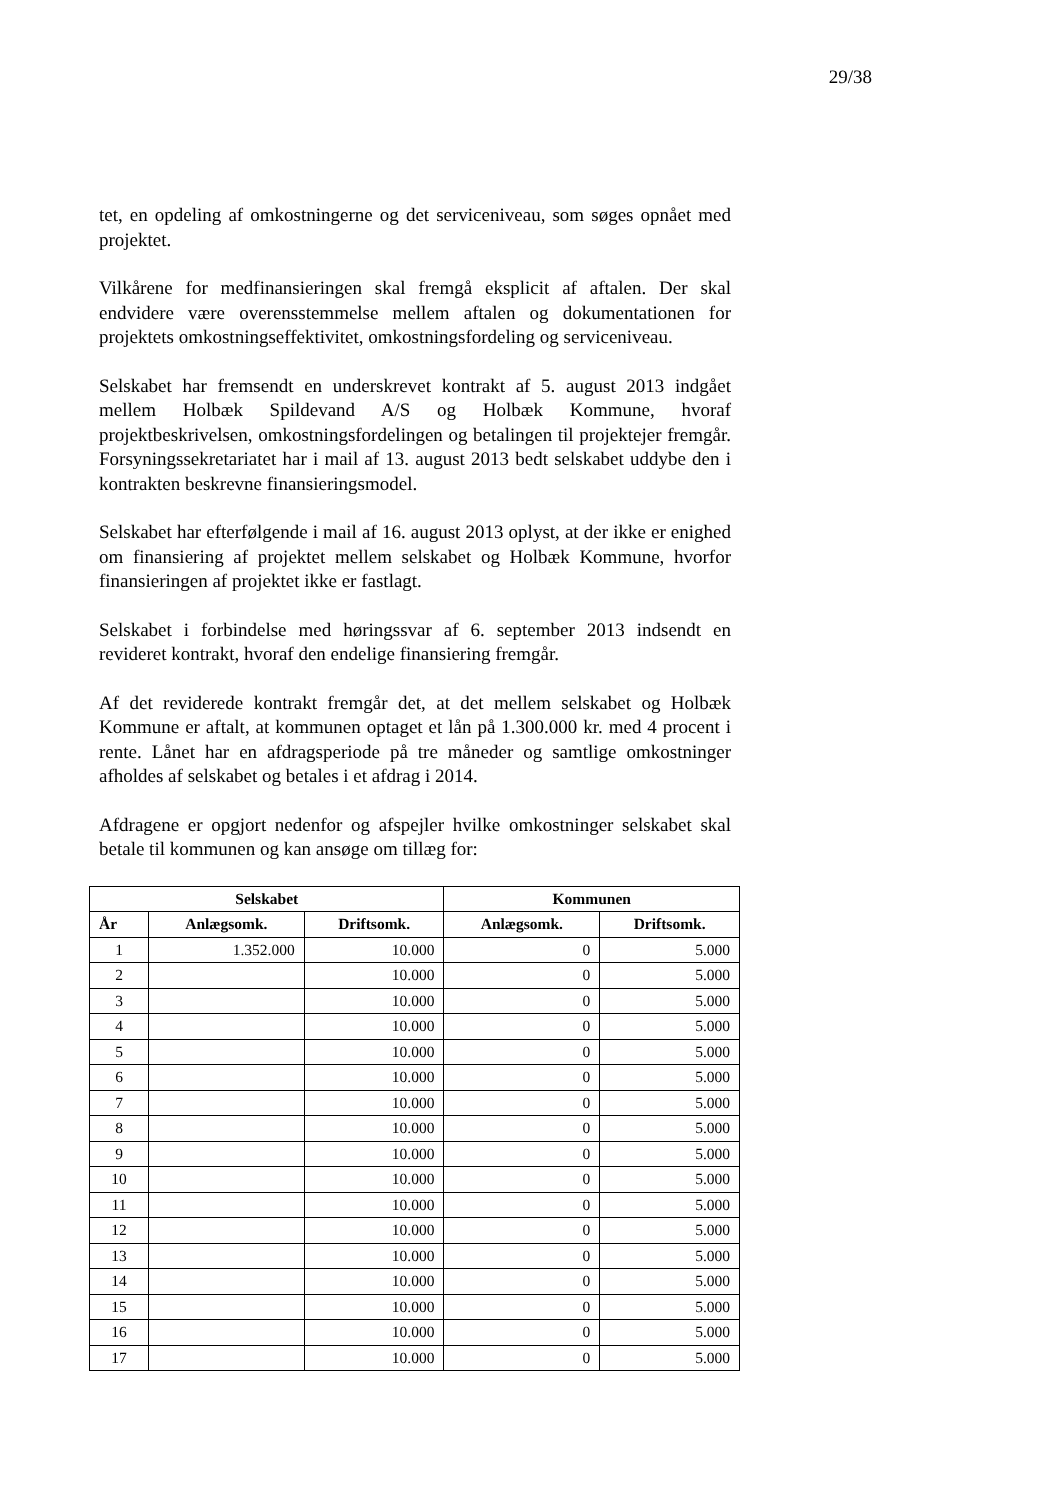29/38
tet, en opdeling af omkostningerne og det serviceniveau, som søges opnået med projektet.
Vilkårene for medfinansieringen skal fremgå eksplicit af aftalen. Der skal endvidere være overensstemmelse mellem aftalen og dokumentationen for projektets omkostningseffektivitet, omkostningsfordeling og serviceniveau.
Selskabet har fremsendt en underskrevet kontrakt af 5. august 2013 indgået mellem Holbæk Spildevand A/S og Holbæk Kommune, hvoraf projektbeskrivelsen, omkostningsfordelingen og betalingen til projektejer fremgår. Forsyningssekretariatet har i mail af 13. august 2013 bedt selskabet uddybe den i kontrakten beskrevne finansieringsmodel.
Selskabet har efterfølgende i mail af 16. august 2013 oplyst, at der ikke er enighed om finansiering af projektet mellem selskabet og Holbæk Kommune, hvorfor finansieringen af projektet ikke er fastlagt.
Selskabet i forbindelse med høringssvar af 6. september 2013 indsendt en revideret kontrakt, hvoraf den endelige finansiering fremgår.
Af det reviderede kontrakt fremgår det, at det mellem selskabet og Holbæk Kommune er aftalt, at kommunen optaget et lån på 1.300.000 kr. med 4 procent i rente. Lånet har en afdragsperiode på tre måneder og samtlige omkostninger afholdes af selskabet og betales i et afdrag i 2014.
Afdragene er opgjort nedenfor og afspejler hvilke omkostninger selskabet skal betale til kommunen og kan ansøge om tillæg for:
| Selskabet | | | Kommunen | |
| --- | --- | --- | --- | --- |
| År | Anlægsomk. | Driftsomk. | Anlægsomk. | Driftsomk. |
| 1 | 1.352.000 | 10.000 | 0 | 5.000 |
| 2 | | 10.000 | 0 | 5.000 |
| 3 | | 10.000 | 0 | 5.000 |
| 4 | | 10.000 | 0 | 5.000 |
| 5 | | 10.000 | 0 | 5.000 |
| 6 | | 10.000 | 0 | 5.000 |
| 7 | | 10.000 | 0 | 5.000 |
| 8 | | 10.000 | 0 | 5.000 |
| 9 | | 10.000 | 0 | 5.000 |
| 10 | | 10.000 | 0 | 5.000 |
| 11 | | 10.000 | 0 | 5.000 |
| 12 | | 10.000 | 0 | 5.000 |
| 13 | | 10.000 | 0 | 5.000 |
| 14 | | 10.000 | 0 | 5.000 |
| 15 | | 10.000 | 0 | 5.000 |
| 16 | | 10.000 | 0 | 5.000 |
| 17 | | 10.000 | 0 | 5.000 |